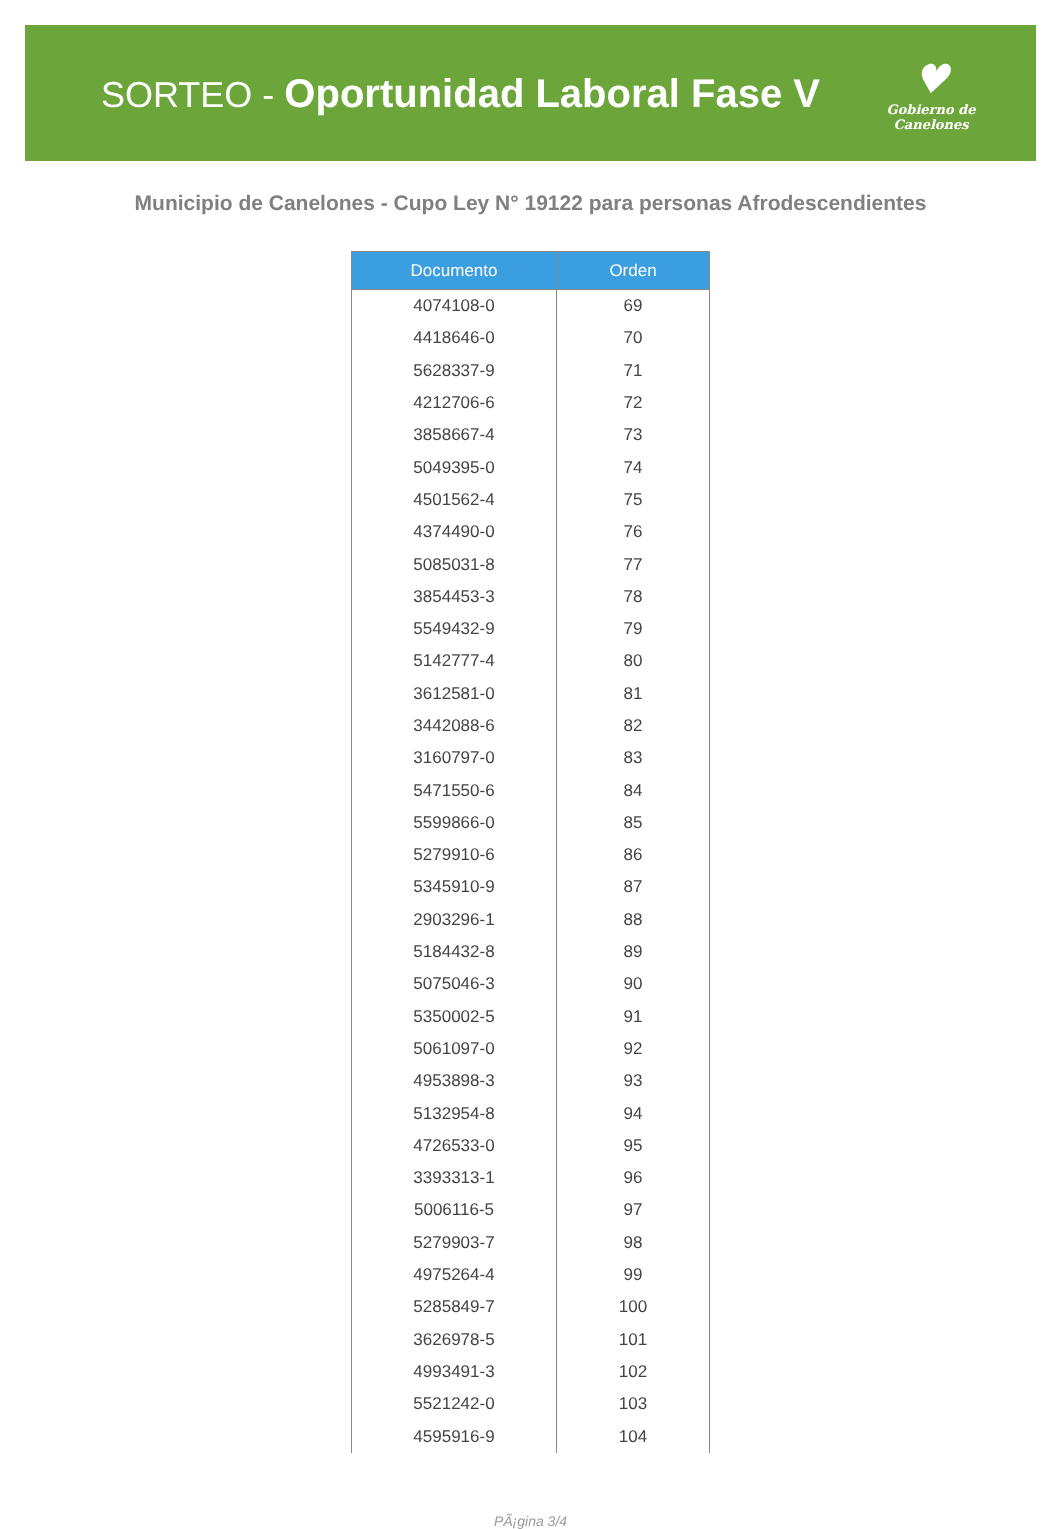SORTEO - Oportunidad Laboral Fase V
♥
Gobierno de Canelones
Municipio de Canelones - Cupo Ley N° 19122 para personas Afrodescendientes
| Documento | Orden |
| --- | --- |
| 4074108-0 | 69 |
| 4418646-0 | 70 |
| 5628337-9 | 71 |
| 4212706-6 | 72 |
| 3858667-4 | 73 |
| 5049395-0 | 74 |
| 4501562-4 | 75 |
| 4374490-0 | 76 |
| 5085031-8 | 77 |
| 3854453-3 | 78 |
| 5549432-9 | 79 |
| 5142777-4 | 80 |
| 3612581-0 | 81 |
| 3442088-6 | 82 |
| 3160797-0 | 83 |
| 5471550-6 | 84 |
| 5599866-0 | 85 |
| 5279910-6 | 86 |
| 5345910-9 | 87 |
| 2903296-1 | 88 |
| 5184432-8 | 89 |
| 5075046-3 | 90 |
| 5350002-5 | 91 |
| 5061097-0 | 92 |
| 4953898-3 | 93 |
| 5132954-8 | 94 |
| 4726533-0 | 95 |
| 3393313-1 | 96 |
| 5006116-5 | 97 |
| 5279903-7 | 98 |
| 4975264-4 | 99 |
| 5285849-7 | 100 |
| 3626978-5 | 101 |
| 4993491-3 | 102 |
| 5521242-0 | 103 |
| 4595916-9 | 104 |
PÃ¡gina 3/4